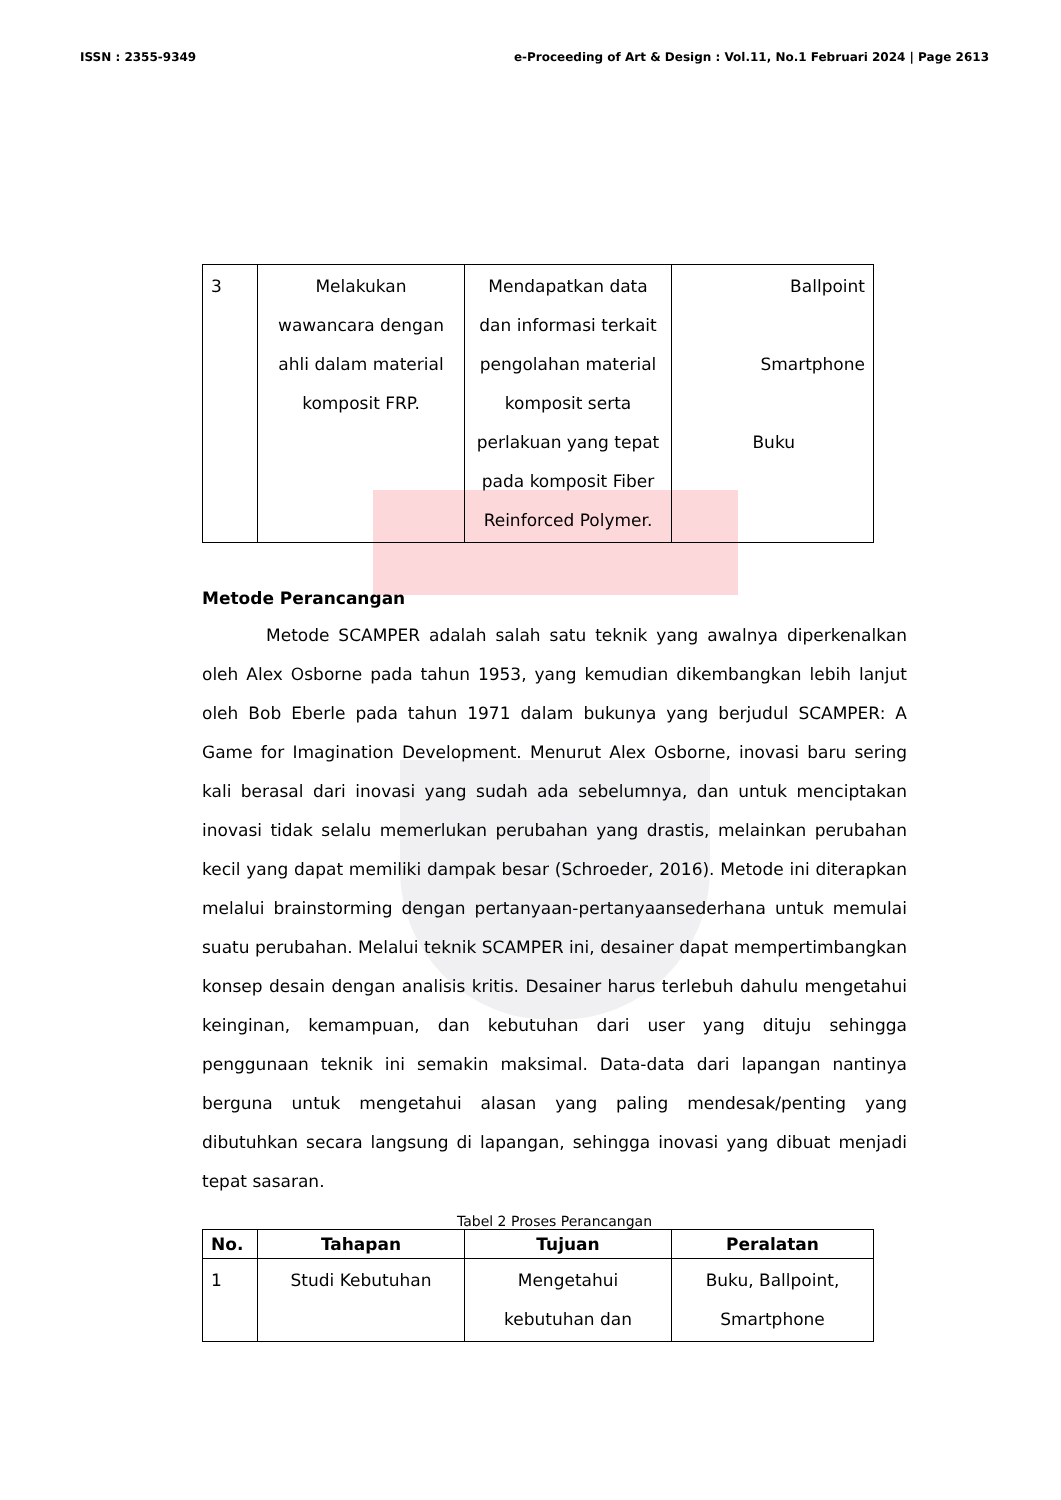ISSN : 2355-9349 e-Proceeding of Art & Design : Vol.11, No.1 Februari 2024 | Page 2613
| 3 | Melakukan wawancara dengan ahli dalam material komposit FRP. | Mendapatkan data dan informasi terkait pengolahan material komposit serta perlakuan yang tepat pada komposit Fiber Reinforced Polymer. | Ballpoint Smartphone Buku |
Metode Perancangan
Metode SCAMPER adalah salah satu teknik yang awalnya diperkenalkan oleh Alex Osborne pada tahun 1953, yang kemudian dikembangkan lebih lanjut oleh Bob Eberle pada tahun 1971 dalam bukunya yang berjudul SCAMPER: A Game for Imagination Development. Menurut Alex Osborne, inovasi baru sering kali berasal dari inovasi yang sudah ada sebelumnya, dan untuk menciptakan inovasi tidak selalu memerlukan perubahan yang drastis, melainkan perubahan kecil yang dapat memiliki dampak besar (Schroeder, 2016). Metode ini diterapkan melalui brainstorming dengan pertanyaan-pertanyaansederhana untuk memulai suatu perubahan. Melalui teknik SCAMPER ini, desainer dapat mempertimbangkan konsep desain dengan analisis kritis. Desainer harus terlebuh dahulu mengetahui keinginan, kemampuan, dan kebutuhan dari user yang dituju sehingga penggunaan teknik ini semakin maksimal. Data-data dari lapangan nantinya berguna untuk mengetahui alasan yang paling mendesak/penting yang dibutuhkan secara langsung di lapangan, sehingga inovasi yang dibuat menjadi tepat sasaran.
Tabel 2 Proses Perancangan
| No. | Tahapan | Tujuan | Peralatan |
| --- | --- | --- | --- |
| 1 | Studi Kebutuhan | Mengetahui kebutuhan dan | Buku, Ballpoint, Smartphone |